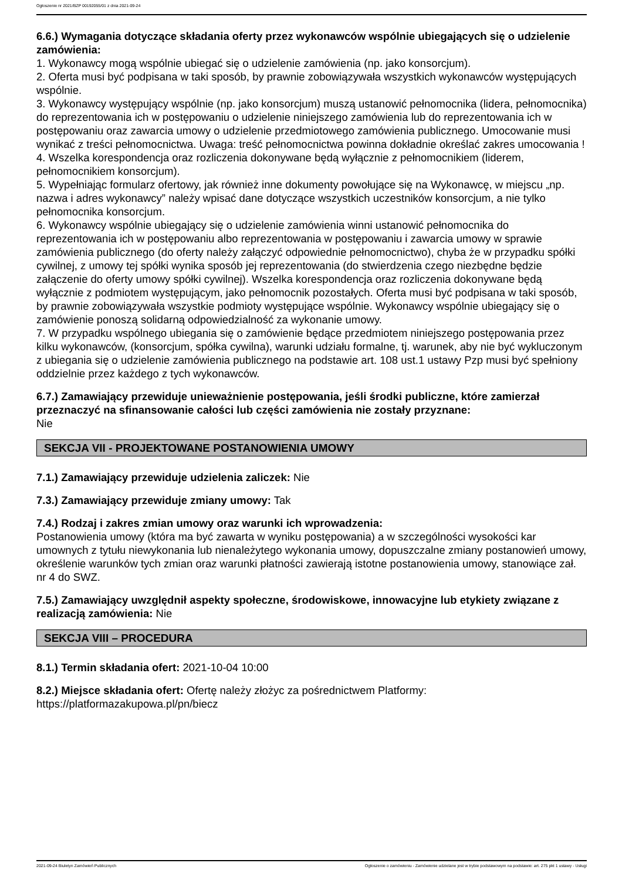Ogłoszenie nr 2021/BZP 00192055/01 z dnia 2021-09-24
6.6.) Wymagania dotyczące składania oferty przez wykonawców wspólnie ubiegających się o udzielenie zamówienia:
1. Wykonawcy mogą wspólnie ubiegać się o udzielenie zamówienia (np. jako konsorcjum).
2. Oferta musi być podpisana w taki sposób, by prawnie zobowiązywała wszystkich wykonawców występujących wspólnie.
3. Wykonawcy występujący wspólnie (np. jako konsorcjum) muszą ustanowić pełnomocnika (lidera, pełnomocnika) do reprezentowania ich w postępowaniu o udzielenie niniejszego zamówienia lub do reprezentowania ich w postępowaniu oraz zawarcia umowy o udzielenie przedmiotowego zamówienia publicznego. Umocowanie musi wynikać z treści pełnomocnictwa. Uwaga: treść pełnomocnictwa powinna dokładnie określać zakres umocowania !
4. Wszelka korespondencja oraz rozliczenia dokonywane będą wyłącznie z pełnomocnikiem (liderem, pełnomocnikiem konsorcjum).
5. Wypełniając formularz ofertowy, jak również inne dokumenty powołujące się na Wykonawcę, w miejscu „np. nazwa i adres wykonawcy” należy wpisać dane dotyczące wszystkich uczestników konsorcjum, a nie tylko pełnomocnika konsorcjum.
6. Wykonawcy wspólnie ubiegający się o udzielenie zamówienia winni ustanowić pełnomocnika do reprezentowania ich w postępowaniu albo reprezentowania w postępowaniu i zawarcia umowy w sprawie zamówienia publicznego (do oferty należy załączyć odpowiednie pełnomocnictwo), chyba że w przypadku spółki cywilnej, z umowy tej spółki wynika sposób jej reprezentowania (do stwierdzenia czego niezbędne będzie załączenie do oferty umowy spółki cywilnej). Wszelka korespondencja oraz rozliczenia dokonywane będą wyłącznie z podmiotem występującym, jako pełnomocnik pozostałych. Oferta musi być podpisana w taki sposób, by prawnie zobowiązywała wszystkie podmioty występujące wspólnie. Wykonawcy wspólnie ubiegający się o zamówienie ponoszą solidarną odpowiedzialność za wykonanie umowy.
7. W przypadku wspólnego ubiegania się o zamówienie będące przedmiotem niniejszego postępowania przez kilku wykonawców, (konsorcjum, spółka cywilna), warunki udziału formalne, tj. warunek, aby nie być wykluczonym z ubiegania się o udzielenie zamówienia publicznego na podstawie art. 108 ust.1 ustawy Pzp musi być spełniony oddzielnie przez każdego z tych wykonawców.
6.7.) Zamawiający przewiduje unieważnienie postępowania, jeśli środki publiczne, które zamierzał przeznaczyć na sfinansowanie całości lub części zamówienia nie zostały przyznane:
Nie
SEKCJA VII - PROJEKTOWANE POSTANOWIENIA UMOWY
7.1.) Zamawiający przewiduje udzielenia zaliczek: Nie
7.3.) Zamawiający przewiduje zmiany umowy: Tak
7.4.) Rodzaj i zakres zmian umowy oraz warunki ich wprowadzenia:
Postanowienia umowy (która ma być zawarta w wyniku postępowania) a w szczególności wysokości kar umownych z tytułu niewykonania lub nienależytego wykonania umowy, dopuszczalne zmiany postanowień umowy, określenie warunków tych zmian oraz warunki płatności zawierają istotne postanowienia umowy, stanowiące zał. nr 4 do SWZ.
7.5.) Zamawiający uwzględnił aspekty społeczne, środowiskowe, innowacyjne lub etykiety związane z realizacją zamówienia: Nie
SEKCJA VIII – PROCEDURA
8.1.) Termin składania ofert: 2021-10-04 10:00
8.2.) Miejsce składania ofert: Ofertę należy złożyc za pośrednictwem Platformy: https://platformazakupowa.pl/pn/biecz
2021-09-24 Biuletyn Zamówień Publicznych Ogłoszenie o zamówieniu - Zamówienie udzielane jest w trybie podstawowym na podstawie: art. 275 pkt 1 ustawy - Usługi